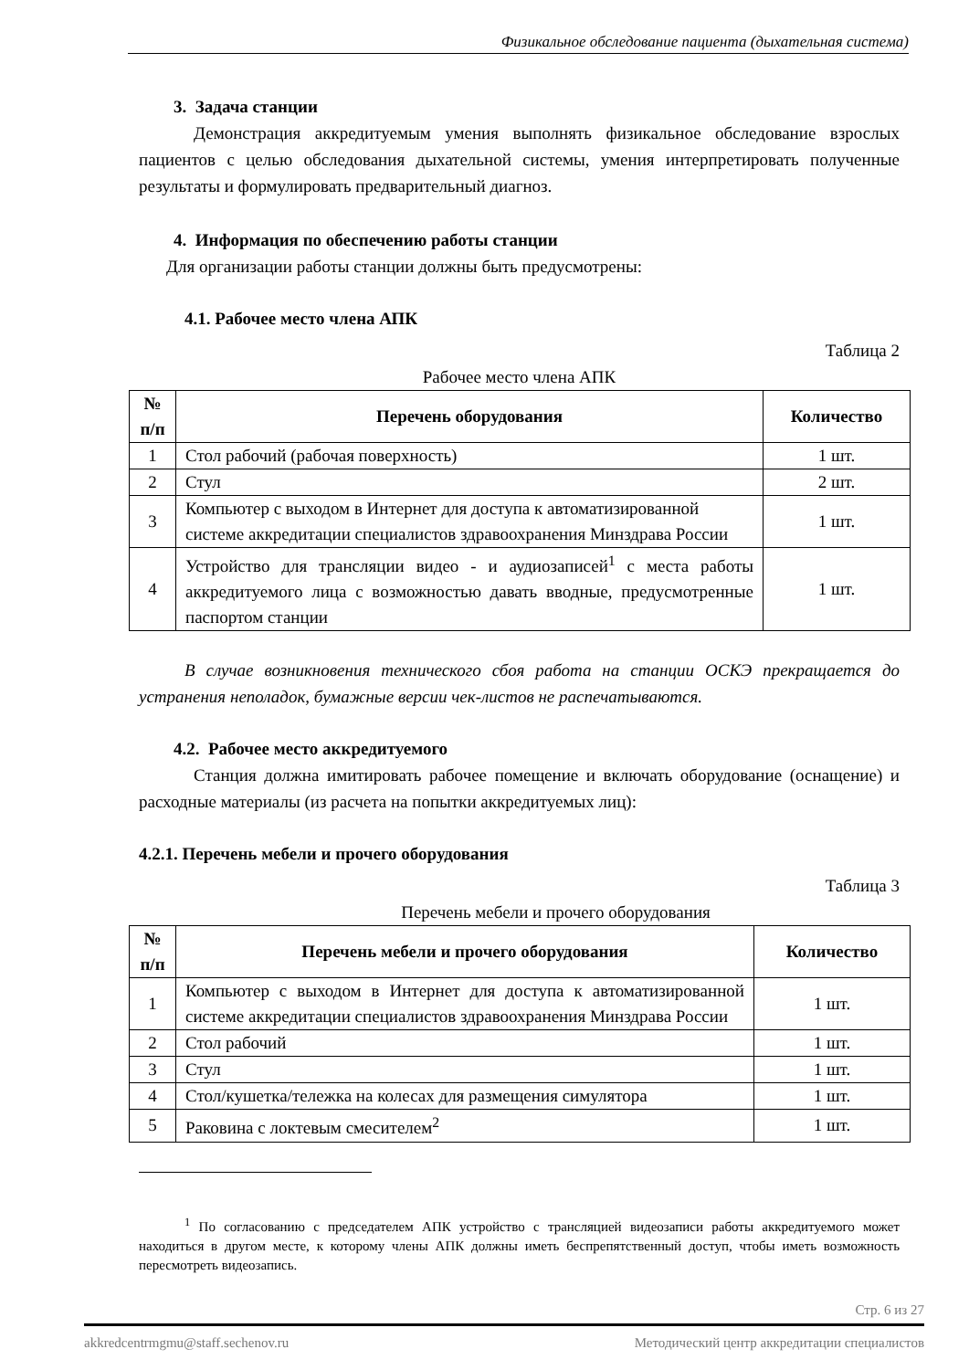Физикальное обследование пациента (дыхательная система)
3. Задача станции
Демонстрация аккредитуемым умения выполнять физикальное обследование взрослых пациентов с целью обследования дыхательной системы, умения интерпретировать полученные результаты и формулировать предварительный диагноз.
4. Информация по обеспечению работы станции
Для организации работы станции должны быть предусмотрены:
4.1. Рабочее место члена АПК
Таблица 2
Рабочее место члена АПК
| № п/п | Перечень оборудования | Количество |
| --- | --- | --- |
| 1 | Стол рабочий (рабочая поверхность) | 1 шт. |
| 2 | Стул | 2 шт. |
| 3 | Компьютер с выходом в Интернет для доступа к автоматизированной системе аккредитации специалистов здравоохранения Минздрава России | 1 шт. |
| 4 | Устройство для трансляции видео - и аудиозаписей<sup>1</sup> с места работы аккредитуемого лица с возможностью давать вводные, предусмотренные паспортом станции | 1 шт. |
В случае возникновения технического сбоя работа на станции ОСКЭ прекращается до устранения неполадок, бумажные версии чек-листов не распечатываются.
4.2. Рабочее место аккредитуемого
Станция должна имитировать рабочее помещение и включать оборудование (оснащение) и расходные материалы (из расчета на попытки аккредитуемых лиц):
4.2.1. Перечень мебели и прочего оборудования
Таблица 3
Перечень мебели и прочего оборудования
| № п/п | Перечень мебели и прочего оборудования | Количество |
| --- | --- | --- |
| 1 | Компьютер с выходом в Интернет для доступа к автоматизированной системе аккредитации специалистов здравоохранения Минздрава России | 1 шт. |
| 2 | Стол рабочий | 1 шт. |
| 3 | Стул | 1 шт. |
| 4 | Стол/кушетка/тележка на колесах для размещения симулятора | 1 шт. |
| 5 | Раковина с локтевым смесителем<sup>2</sup> | 1 шт. |
<sup>1</sup> По согласованию с председателем АПК устройство с трансляцией видеозаписи работы аккредитуемого может находиться в другом месте, к которому члены АПК должны иметь беспрепятственный доступ, чтобы иметь возможность пересмотреть видеозапись.
Стр. 6 из 27
akkredcentrmgmu@staff.sechenov.ru Методический центр аккредитации специалистов